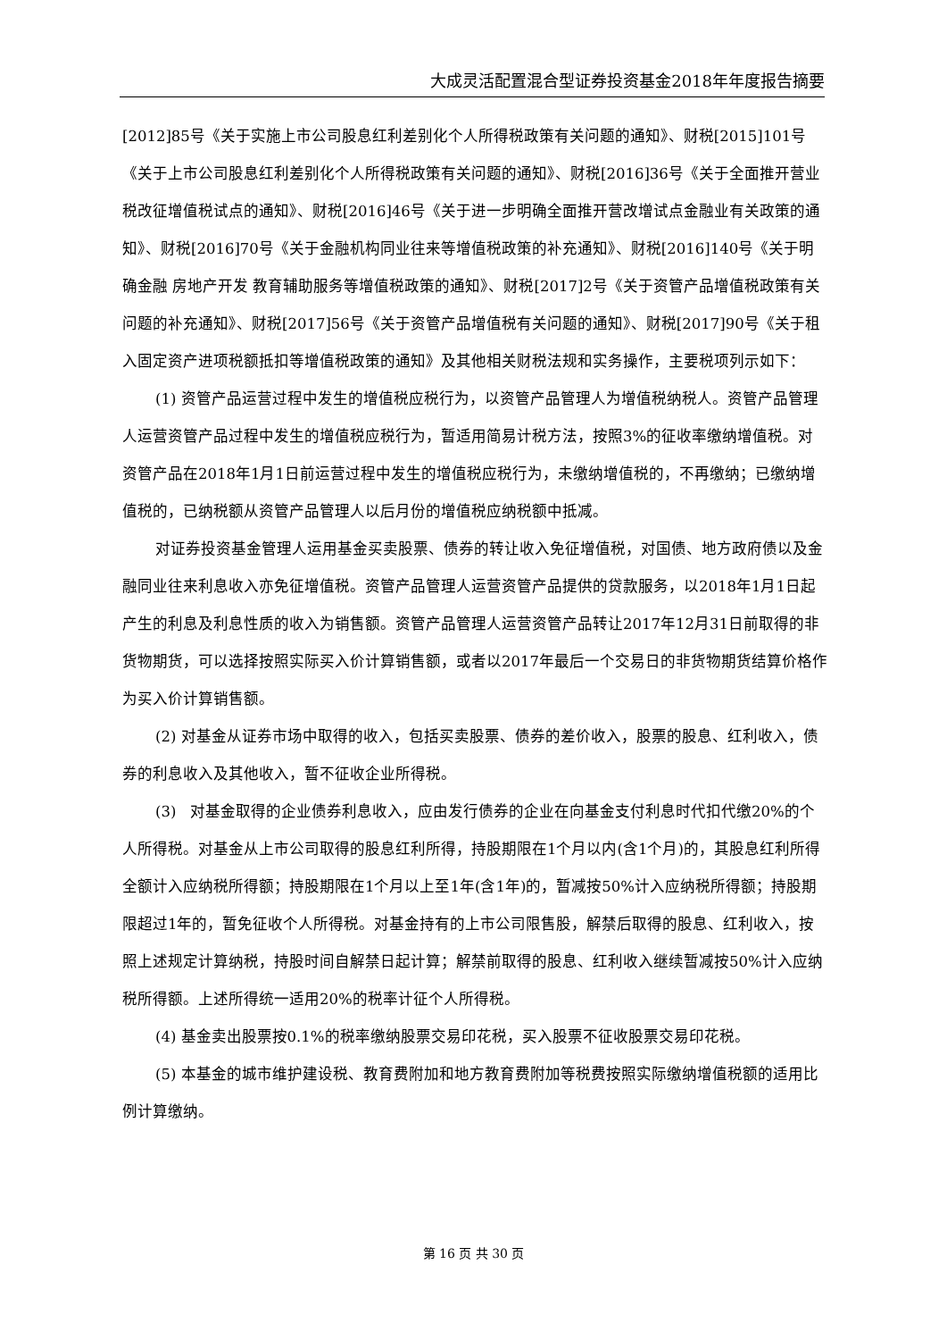大成灵活配置混合型证券投资基金2018年年度报告摘要
[2012]85号《关于实施上市公司股息红利差别化个人所得税政策有关问题的通知》、财税[2015]101号《关于上市公司股息红利差别化个人所得税政策有关问题的通知》、财税[2016]36号《关于全面推开营业税改征增值税试点的通知》、财税[2016]46号《关于进一步明确全面推开营改增试点金融业有关政策的通知》、财税[2016]70号《关于金融机构同业往来等增值税政策的补充通知》、财税[2016]140号《关于明确金融 房地产开发 教育辅助服务等增值税政策的通知》、财税[2017]2号《关于资管产品增值税政策有关问题的补充通知》、财税[2017]56号《关于资管产品增值税有关问题的通知》、财税[2017]90号《关于租入固定资产进项税额抵扣等增值税政策的通知》及其他相关财税法规和实务操作，主要税项列示如下：
(1) 资管产品运营过程中发生的增值税应税行为，以资管产品管理人为增值税纳税人。资管产品管理人运营资管产品过程中发生的增值税应税行为，暂适用简易计税方法，按照3%的征收率缴纳增值税。对资管产品在2018年1月1日前运营过程中发生的增值税应税行为，未缴纳增值税的，不再缴纳；已缴纳增值税的，已纳税额从资管产品管理人以后月份的增值税应纳税额中抵减。
对证券投资基金管理人运用基金买卖股票、债券的转让收入免征增值税，对国债、地方政府债以及金融同业往来利息收入亦免征增值税。资管产品管理人运营资管产品提供的贷款服务，以2018年1月1日起产生的利息及利息性质的收入为销售额。资管产品管理人运营资管产品转让2017年12月31日前取得的非货物期货，可以选择按照实际买入价计算销售额，或者以2017年最后一个交易日的非货物期货结算价格作为买入价计算销售额。
(2) 对基金从证券市场中取得的收入，包括买卖股票、债券的差价收入，股票的股息、红利收入，债券的利息收入及其他收入，暂不征收企业所得税。
(3) 对基金取得的企业债券利息收入，应由发行债券的企业在向基金支付利息时代扣代缴20%的个人所得税。对基金从上市公司取得的股息红利所得，持股期限在1个月以内(含1个月)的，其股息红利所得全额计入应纳税所得额；持股期限在1个月以上至1年(含1年)的，暂减按50%计入应纳税所得额；持股期限超过1年的，暂免征收个人所得税。对基金持有的上市公司限售股，解禁后取得的股息、红利收入，按照上述规定计算纳税，持股时间自解禁日起计算；解禁前取得的股息、红利收入继续暂减按50%计入应纳税所得额。上述所得统一适用20%的税率计征个人所得税。
(4) 基金卖出股票按0.1%的税率缴纳股票交易印花税，买入股票不征收股票交易印花税。
(5) 本基金的城市维护建设税、教育费附加和地方教育费附加等税费按照实际缴纳增值税额的适用比例计算缴纳。
第 16 页 共 30 页